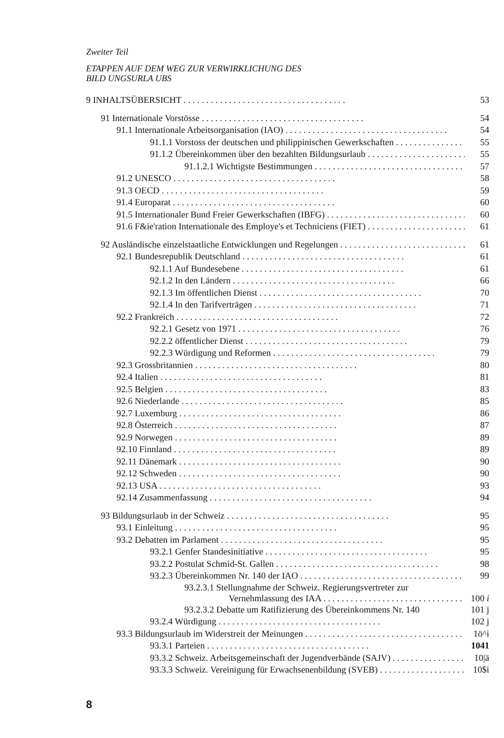Zweiter Teil
ETAPPEN AUF DEM WEG ZUR VERWIRKLICHUNG DES
BILD UNGSURLA UBS
9 INHALTSÜBERSICHT 53
91 Internationale Vorstösse 54
91.1 Internationale Arbeitsorganisation (IAO) 54
91.1.1 Vorstoss der deutschen und philippinischen Gewerkschaften 55
91.1.2 Übereinkommen über den bezahlten Bildungsurlaub 55
91.1.2.1 Wichtigste Bestimmungen 57
91.2 UNESCO 58
91.3 OECD 59
91.4 Europarat 60
91.5 Internationaler Bund Freier Gewerkschaften (IBFG) 60
91.6 F&ie'ration Internationale des Employe's et Techniciens (FIET) 61
92 Ausländische einzelstaatliche Entwicklungen und Regelungen 61
92.1 Bundesrepublik Deutschland 61
92.1.1 Auf Bundesebene 61
92.1.2 In den Ländern 66
92.1.3 Im öffentlichen Dienst 70
92.1.4 In den Tarifverträgen 71
92.2 Frankreich 72
92.2.1 Gesetz von 1971 76
92.2.2 öffentlicher Dienst 79
92.2.3 Würdigung und Reformen 79
92.3 Grossbritannien 80
92.4 Italien 81
92.5 Belgien 83
92.6 Niederlande 85
92.7 Luxemburg 86
92.8 Österreich 87
92.9 Norwegen 89
92.10 Finnland 89
92.11 Dänemark 90
92.12 Schweden 90
92.13 USA 93
92.14 Zusammenfassung 94
93 Bildungsurlaub in der Schweiz 95
93.1 Einleitung 95
93.2 Debatten im Parlament 95
93.2.1 Genfer Standesinitiative 95
93.2.2 Postulat Schmid-St. Gallen 98
93.2.3 Übereinkommen Nr. 140 der IAO 99
93.2.3.1 Stellungnahme der Schweiz. Regierungsvertreter zur
Vernehmlassung des IAA 100 i
93.2.3.2 Debatte um Ratifizierung des Übereinkommens Nr. 140 101 j
93.2.4 Würdigung 102 j
93.3 Bildungsurlaub im Widerstreit der Meinungen 1ö^i
93.3.1 Parteien 1041
93.3.2 Schweiz. Arbeitsgemeinschaft der Jugendverbände (SAJV) 10|ä
93.3.3 Schweiz. Vereinigung für Erwachsenenbildung (SVEB) 10$i
8